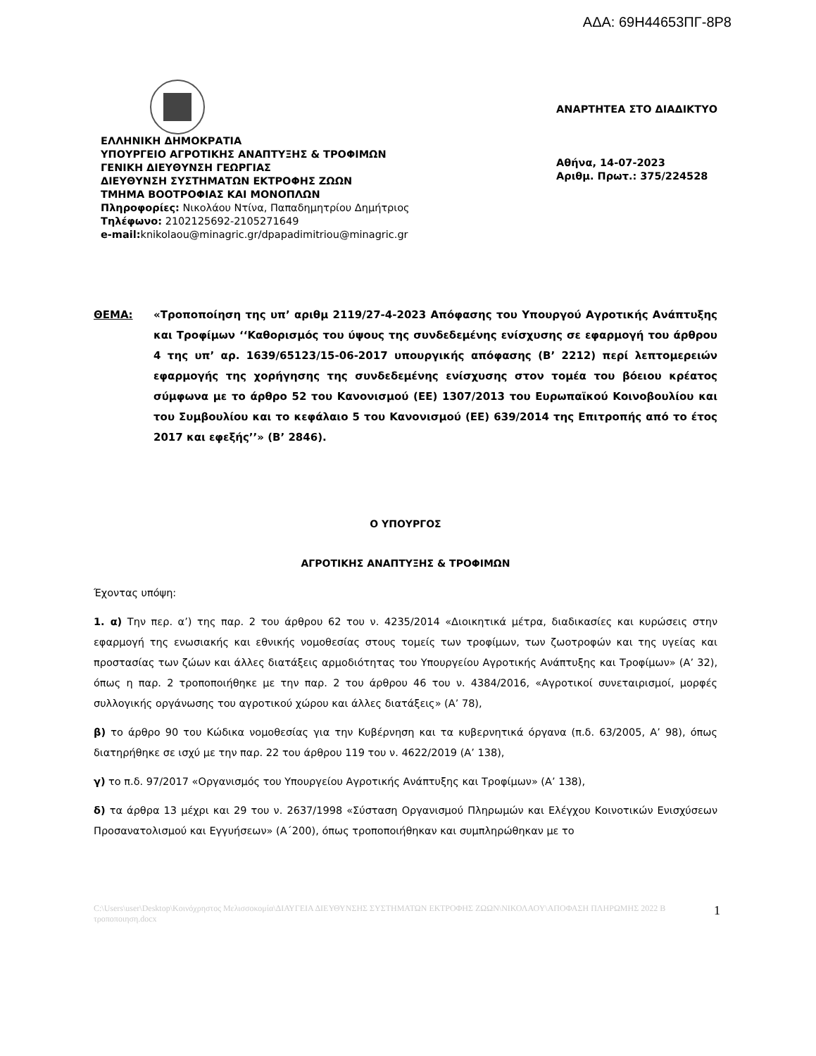ΑΔΑ: 69Η44653ΠΓ-8Ρ8
ΕΛΛΗΝΙΚΗ ΔΗΜΟΚΡΑΤΙΑ
ΥΠΟΥΡΓΕΙΟ ΑΓΡΟΤΙΚΗΣ ΑΝΑΠΤΥΞΗΣ & ΤΡΟΦΙΜΩΝ
ΓΕΝΙΚΗ ΔΙΕΥΘΥΝΣΗ ΓΕΩΡΓΙΑΣ
ΔΙΕΥΘΥΝΣΗ ΣΥΣΤΗΜΑΤΩΝ ΕΚΤΡΟΦΗΣ ΖΩΩΝ
ΤΜΗΜΑ ΒΟΟΤΡΟΦΙΑΣ ΚΑΙ ΜΟΝΟΠΛΩΝ
Πληροφορίες: Νικολάου Ντίνα, Παπαδημητρίου Δημήτριος
Τηλέφωνο: 2102125692-2105271649
e-mail: knikolaou@minagric.gr/dpapadimitriou@minagric.gr
ΑΝΑΡΤΗΤΕΑ ΣΤΟ ΔΙΑΔΙΚΤΥΟ
Αθήνα, 14-07-2023
Αριθμ. Πρωτ.: 375/224528
ΘΕΜΑ: «Τροποποίηση της υπ’ αριθμ 2119/27-4-2023 Απόφασης του Υπουργού Αγροτικής Ανάπτυξης και Τροφίμων ‘‘Καθορισμός του ύψους της συνδεδεμένης ενίσχυσης σε εφαρμογή του άρθρου 4 της υπ’ αρ. 1639/65123/15-06-2017 υπουργικής απόφασης (Β’ 2212) περί λεπτομερειών εφαρμογής της χορήγησης της συνδεδεμένης ενίσχυσης στον τομέα του βόειου κρέατος σύμφωνα με το άρθρο 52 του Κανονισμού (ΕΕ) 1307/2013 του Ευρωπαϊκού Κοινοβουλίου και του Συμβουλίου και το κεφάλαιο 5 του Κανονισμού (ΕΕ) 639/2014 της Επιτροπής από το έτος 2017 και εφεξής’’» (Β’ 2846).
Ο ΥΠΟΥΡΓΟΣ
ΑΓΡΟΤΙΚΗΣ ΑΝΑΠΤΥΞΗΣ & ΤΡΟΦΙΜΩΝ
Έχοντας υπόψη:
1. α) Την περ. α’) της παρ. 2 του άρθρου 62 του ν. 4235/2014 «Διοικητικά μέτρα, διαδικασίες και κυρώσεις στην εφαρμογή της ενωσιακής και εθνικής νομοθεσίας στους τομείς των τροφίμων, των ζωοτροφών και της υγείας και προστασίας των ζώων και άλλες διατάξεις αρμοδιότητας του Υπουργείου Αγροτικής Ανάπτυξης και Τροφίμων» (Α’ 32), όπως η παρ. 2 τροποποιήθηκε με την παρ. 2 του άρθρου 46 του ν. 4384/2016, «Αγροτικοί συνεταιρισμοί, μορφές συλλογικής οργάνωσης του αγροτικού χώρου και άλλες διατάξεις» (Α’ 78),
β) το άρθρο 90 του Κώδικα νομοθεσίας για την Κυβέρνηση και τα κυβερνητικά όργανα (π.δ. 63/2005, Α’ 98), όπως διατηρήθηκε σε ισχύ με την παρ. 22 του άρθρου 119 του ν. 4622/2019 (Α’ 138),
γ) το π.δ. 97/2017 «Οργανισμός του Υπουργείου Αγροτικής Ανάπτυξης και Τροφίμων» (Α’ 138),
δ) τα άρθρα 13 μέχρι και 29 του ν. 2637/1998 «Σύσταση Οργανισμού Πληρωμών και Ελέγχου Κοινοτικών Ενισχύσεων Προσανατολισμού και Εγγυήσεων» (Α΄200), όπως τροποποιήθηκαν και συμπληρώθηκαν με το
C:\Users\user\Desktop\Κοινόχρηστος Μελισσοκομία\ΔΙΑΥΓΕΙΑ ΔΙΕΥΘΥΝΣΗΣ ΣΥΣΤΗΜΑΤΩΝ ΕΚΤΡΟΦΗΣ ΖΩΩΝ\ΝΙΚΟΛΑΟΥ\ΑΠΟΦΑΣΗ ΠΛΗΡΩΜΗΣ 2022 Β τροποποιηση.docx 1